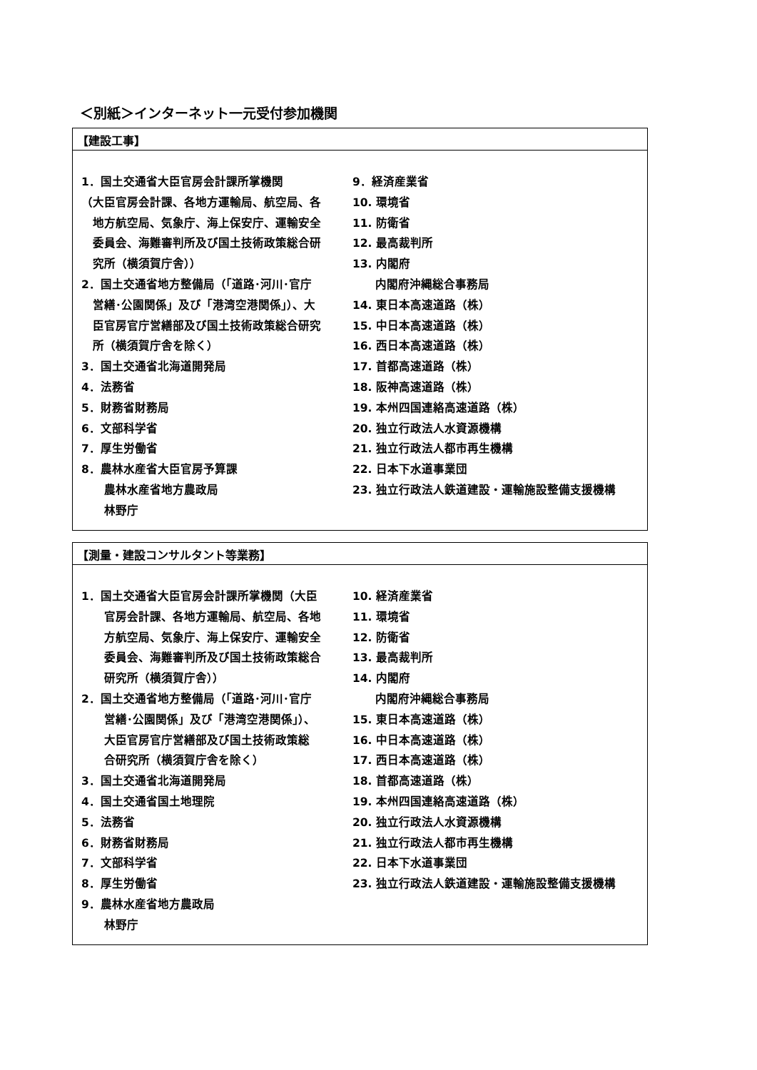＜別紙＞インターネット一元受付参加機関
【建設工事】
1．国土交通省大臣官房会計課所掌機関
（大臣官房会計課、各地方運輸局、航空局、各
地方航空局、気象庁、海上保安庁、運輸安全
委員会、海難審判所及び国土技術政策総合研
究所（横須賀庁舎））
2．国土交通省地方整備局（「道路･河川･官庁
営繕･公園関係」及び「港湾空港関係」）、大
臣官房官庁営繕部及び国土技術政策総合研究
所（横須賀庁舎を除く）
3．国土交通省北海道開発局
4．法務省
5．財務省財務局
6．文部科学省
7．厚生労働省
8．農林水産省大臣官房予算課
農林水産省地方農政局
林野庁
9．経済産業省
10. 環境省
11. 防衛省
12. 最高裁判所
13. 内閣府
内閣府沖縄総合事務局
14. 東日本高速道路（株）
15. 中日本高速道路（株）
16. 西日本高速道路（株）
17. 首都高速道路（株）
18. 阪神高速道路（株）
19. 本州四国連絡高速道路（株）
20. 独立行政法人水資源機構
21. 独立行政法人都市再生機構
22. 日本下水道事業団
23. 独立行政法人鉄道建設・運輸施設整備支援機構
【測量・建設コンサルタント等業務】
1．国土交通省大臣官房会計課所掌機関（大臣
官房会計課、各地方運輸局、航空局、各地
方航空局、気象庁、海上保安庁、運輸安全
委員会、海難審判所及び国土技術政策総合
研究所（横須賀庁舎））
2．国土交通省地方整備局（「道路･河川･官庁
営繕･公園関係」及び「港湾空港関係」）、
大臣官房官庁営繕部及び国土技術政策総
合研究所（横須賀庁舎を除く）
3．国土交通省北海道開発局
4．国土交通省国土地理院
5．法務省
6．財務省財務局
7．文部科学省
8．厚生労働省
9．農林水産省地方農政局
林野庁
10. 経済産業省
11. 環境省
12. 防衛省
13. 最高裁判所
14. 内閣府
内閣府沖縄総合事務局
15. 東日本高速道路（株）
16. 中日本高速道路（株）
17. 西日本高速道路（株）
18. 首都高速道路（株）
19. 本州四国連絡高速道路（株）
20. 独立行政法人水資源機構
21. 独立行政法人都市再生機構
22. 日本下水道事業団
23. 独立行政法人鉄道建設・運輸施設整備支援機構